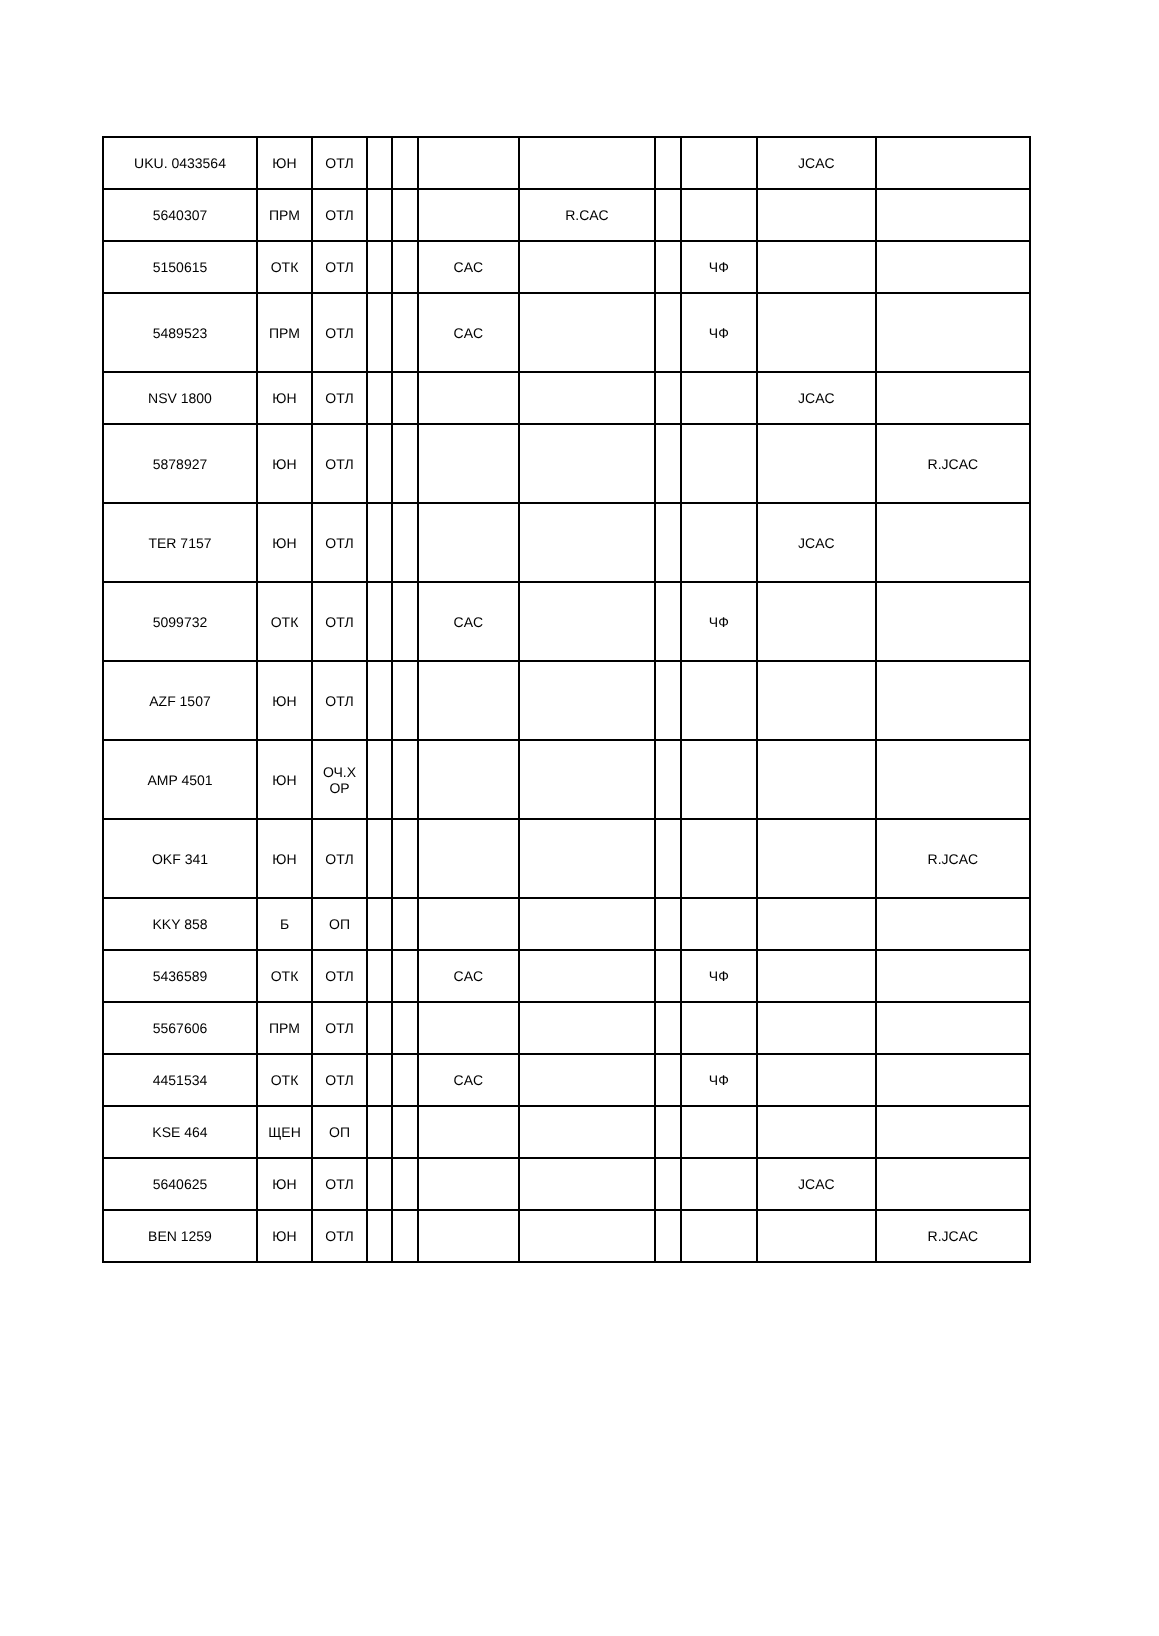| UKU. 0433564 | ЮН | ОТЛ | | | | | | | JCAC | |
| 5640307 | ПРМ | ОТЛ | | | | R.CAC | | | | |
| 5150615 | ОТК | ОТЛ | | | CAC | | | ЧФ | | |
| 5489523 | ПРМ | ОТЛ | | | CAC | | | ЧФ | | |
| NSV 1800 | ЮН | ОТЛ | | | | | | | JCAC | |
| 5878927 | ЮН | ОТЛ | | | | | | | | R.JCAC |
| TER 7157 | ЮН | ОТЛ | | | | | | | JCAC | |
| 5099732 | ОТК | ОТЛ | | | CAC | | | ЧФ | | |
| AZF 1507 | ЮН | ОТЛ | | | | | | | | |
| AMP 4501 | ЮН | ОЧ.Х ОР | | | | | | | | |
| OKF 341 | ЮН | ОТЛ | | | | | | | | R.JCAC |
| KKY 858 | Б | ОП | | | | | | | | |
| 5436589 | ОТК | ОТЛ | | | CAC | | | ЧФ | | |
| 5567606 | ПРМ | ОТЛ | | | | | | | | |
| 4451534 | ОТК | ОТЛ | | | CAC | | | ЧФ | | |
| KSE 464 | ЩЕН | ОП | | | | | | | | |
| 5640625 | ЮН | ОТЛ | | | | | | | JCAC | |
| BEN 1259 | ЮН | ОТЛ | | | | | | | | R.JCAC |